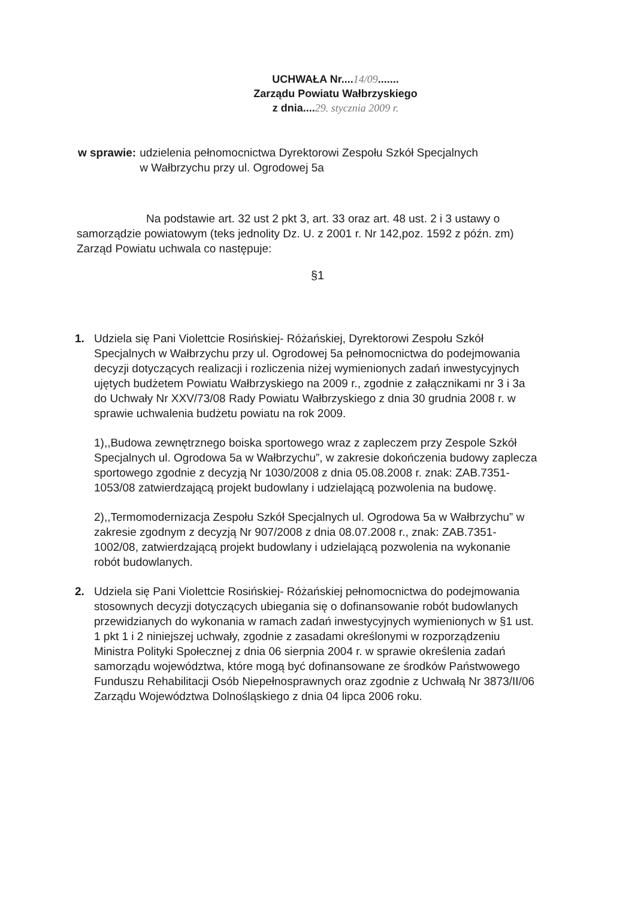UCHWAŁA Nr....14/09.......
Zarządu Powiatu Wałbrzyskiego
z dnia....29. stycznia 2009 r.
w sprawie: udzielenia pełnomocnictwa Dyrektorowi Zespołu Szkół Specjalnych
w Wałbrzychu przy ul. Ogrodowej 5a
Na podstawie art. 32 ust 2 pkt 3, art. 33 oraz art. 48 ust. 2 i 3 ustawy o samorządzie powiatowym (teks jednolity Dz. U. z 2001 r. Nr 142,poz. 1592 z późn. zm) Zarząd Powiatu uchwala co następuje:
§1
1. Udziela się Pani Violettcie Rosińskiej- Różańskiej, Dyrektorowi Zespołu Szkół Specjalnych w Wałbrzychu przy ul. Ogrodowej 5a pełnomocnictwa do podejmowania decyzji dotyczących realizacji i rozliczenia niżej wymienionych zadań inwestycyjnych ujętych budżetem Powiatu Wałbrzyskiego na 2009 r., zgodnie z załącznikami nr 3 i 3a do Uchwały Nr XXV/73/08 Rady Powiatu Wałbrzyskiego z dnia 30 grudnia 2008 r. w sprawie uchwalenia budżetu powiatu na rok 2009.
1),,Budowa zewnętrznego boiska sportowego wraz z zapleczem przy Zespole Szkół Specjalnych ul. Ogrodowa 5a w Wałbrzychu”, w zakresie dokończenia budowy zaplecza sportowego zgodnie z decyzją Nr 1030/2008 z dnia 05.08.2008 r. znak: ZAB.7351-1053/08 zatwierdzającą projekt budowlany i udzielającą pozwolenia na budowę.
2),,Termomodernizacja Zespołu Szkół Specjalnych ul. Ogrodowa 5a w Wałbrzychu” w zakresie zgodnym z decyzją Nr 907/2008 z dnia 08.07.2008 r., znak: ZAB.7351-1002/08, zatwierdzającą projekt budowlany i udzielającą pozwolenia na wykonanie robót budowlanych.
2. Udziela się Pani Violettcie Rosińskiej- Różańskiej pełnomocnictwa do podejmowania stosownych decyzji dotyczących ubiegania się o dofinansowanie robót budowlanych przewidzianych do wykonania w ramach zadań inwestycyjnych wymienionych w §1 ust. 1 pkt 1 i 2 niniejszej uchwały, zgodnie z zasadami określonymi w rozporządzeniu Ministra Polityki Społecznej z dnia 06 sierpnia 2004 r. w sprawie określenia zadań samorządu województwa, które mogą być dofinansowane ze środków Państwowego Funduszu Rehabilitacji Osób Niepełnosprawnych oraz zgodnie z Uchwałą Nr 3873/II/06 Zarządu Województwa Dolnośląskiego z dnia 04 lipca 2006 roku.